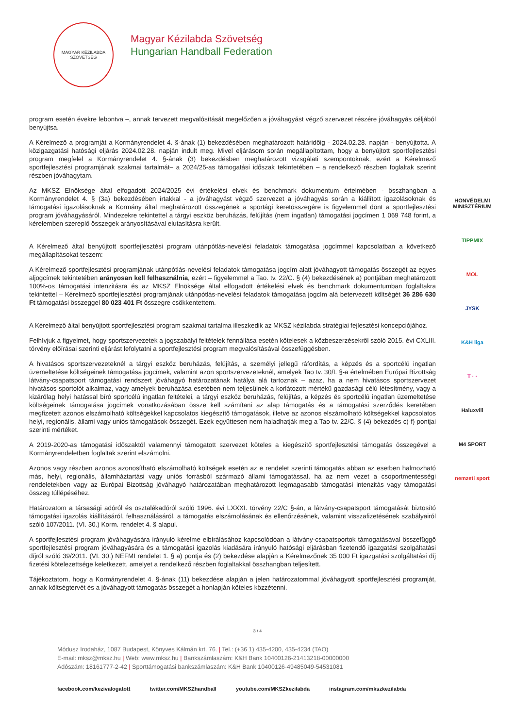MAGYAR KÉZILABDA SZÖVETSÉG
Magyar Kézilabda Szövetség
Hungarian Handball Federation
program esetén évekre lebontva –, annak tervezett megvalósítását megelőzően a jóváhagyást végző szervezet részére jóváhagyás céljából benyújtsa.
A Kérelmező a programját a Kormányrendelet 4. §-ának (1) bekezdésében meghatározott határidőig - 2024.02.28. napján - benyújtotta. A közigazgatási hatósági eljárás 2024.02.28. napján indult meg. Mivel eljárásom során megállapítottam, hogy a benyújtott sportfejlesztési program megfelel a Kormányrendelet 4. §-ának (3) bekezdésben meghatározott vizsgálati szempontoknak, ezért a Kérelmező sportfejlesztési programjának szakmai tartalmát– a 2024/25-as támogatási időszak tekintetében – a rendelkező részben foglaltak szerint részben jóváhagytam.
Az MKSZ Elnöksége által elfogadott 2024/2025 évi értékelési elvek és benchmark dokumentum értelmében - összhangban a Kormányrendelet 4. § (3a) bekezdésében írtakkal - a jóváhagyást végző szervezet a jóváhagyás során a kiállított igazolásoknak és támogatási igazolásoknak a Kormány által meghatározott összegének a sportági keretösszegére is figyelemmel dönt a sportfejlesztési program jóváhagyásáról. Mindezekre tekintettel a tárgyi eszköz beruházás, felújítás (nem ingatlan) támogatási jogcímen 1 069 748 forint, a kérelemben szereplő összegek arányosításával elutasításra került.
A Kérelmező által benyújtott sportfejlesztési program utánpótlás-nevelési feladatok támogatása jogcímmel kapcsolatban a következő megállapításokat teszem:
A Kérelmező sportfejlesztési programjának utánpótlás-nevelési feladatok támogatása jogcím alatt jóváhagyott támogatás összegét az egyes aljogcímek tekintetében arányosan kell felhasználnia, ezért – figyelemmel a Tao. tv. 22/C. § (4) bekezdésének a) pontjában meghatározott 100%-os támogatási intenzitásra és az MKSZ Elnöksége által elfogadott értékelési elvek és benchmark dokumentumban foglaltakra tekintettel – Kérelmező sportfejlesztési programjának utánpótlás-nevelési feladatok támogatása jogcím alá betervezett költségét 36 286 630 Ft támogatási összeggel 80 023 401 Ft összegre csökkentettem.
A Kérelmező által benyújtott sportfejlesztési program szakmai tartalma illeszkedik az MKSZ kézilabda stratégiai fejlesztési koncepciójához.
Felhívjuk a figyelmet, hogy sportszervezetek a jogszabályi feltételek fennállása esetén kötelesek a közbeszerzésekről szóló 2015. évi CXLIII. törvény előírásai szerinti eljárást lefolytatni a sportfejlesztési program megvalósításával összefüggésben.
A hivatásos sportszervezeteknél a tárgyi eszköz beruházás, felújítás, a személyi jellegű ráfordítás, a képzés és a sportcélú ingatlan üzemeltetése költségeinek támogatása jogcímek, valamint azon sportszervezeteknél, amelyek Tao tv. 30/I. §-a értelmében Európai Bizottság látvány-csapatsport támogatási rendszert jóváhagyó határozatának hatálya alá tartoznak – azaz, ha a nem hivatásos sportszervezet hivatásos sportolót alkalmaz, vagy amelyek beruházása esetében nem teljesülnek a korlátozott mértékű gazdasági célú létesítmény, vagy a kizárólag helyi hatással bíró sportcélú ingatlan feltételei, a tárgyi eszköz beruházás, felújítás, a képzés és sportcélú ingatlan üzemeltetése költségeinek támogatása jogcímek vonatkozásában össze kell számítani az alap támogatás és a támogatási szerződés keretében megfizetett azonos elszámolható költségekkel kapcsolatos kiegészítő támogatások, illetve az azonos elszámolható költségekkel kapcsolatos helyi, regionális, állami vagy uniós támogatások összegét. Ezek együttesen nem haladhatják meg a Tao tv. 22/C. § (4) bekezdés c)-f) pontjai szerinti mértéket.
A 2019-2020-as támogatási időszaktól valamennyi támogatott szervezet köteles a kiegészítő sportfejlesztési támogatás összegével a Kormányrendeletben foglaltak szerint elszámolni.
Azonos vagy részben azonos azonosítható elszámolható költségek esetén az e rendelet szerinti támogatás abban az esetben halmozható más, helyi, regionális, államháztartási vagy uniós forrásból származó állami támogatással, ha az nem vezet a csoportmentességi rendeletekben vagy az Európai Bizottság jóváhagyó határozatában meghatározott legmagasabb támogatási intenzitás vagy támogatási összeg túllépéséhez.
Határozatom a társasági adóról és osztalékadóról szóló 1996. évi LXXXI. törvény 22/C §-án, a látvány-csapatsport támogatását biztosító támogatási igazolás kiállításáról, felhasználásáról, a támogatás elszámolásának és ellenőrzésének, valamint visszafizetésének szabályairól szóló 107/2011. (VI. 30.) Korm. rendelet 4. § alapul.
A sportfejlesztési program jóváhagyására irányuló kérelme elbírálásához kapcsolódóan a látvány-csapatsportok támogatásával összefüggő sportfejlesztési program jóváhagyására és a támogatási igazolás kiadására irányuló hatósági eljárásban fizetendő igazgatási szolgáltatási díjról szóló 39/2011. (VI. 30.) NEFMI rendelet 1. § a) pontja és (2) bekezdése alapján a Kérelmezőnek 35 000 Ft igazgatási szolgáltatási díj fizetési kötelezettsége keletkezett, amelyet a rendelkező részben foglaltakkal összhangban teljesített.
Tájékoztatom, hogy a Kormányrendelet 4. §-ának (11) bekezdése alapján a jelen határozatommal jóváhagyott sportfejlesztési programját, annak költségtervét és a jóváhagyott támogatás összegét a honlapján köteles közzétenni.
HONVÉDELMI MINISZTÉRIUM
TIPPMIX
MOL
JYSK
K&H liga
T · ·
Haluxvill
M4 SPORT
nemzeti sport
3 / 4
Módusz Irodaház, 1087 Budapest, Könyves Kálmán krt. 76. | Tel.: (+36 1) 435-4200, 435-4234 (TAO)
E-mail: mksz@mksz.hu | Web: www.mksz.hu | Bankszámlaszám: K&H Bank 10400126-21413218-00000000
Adószám: 18161777-2-42 | Sporttámogatási bankszámlaszám: K&H Bank 10400126-49485049-54531081
facebook.com/kezivalogatott twitter.com/MKSZhandball youtube.com/MKSZkezilabda instagram.com/mkszkezilabda